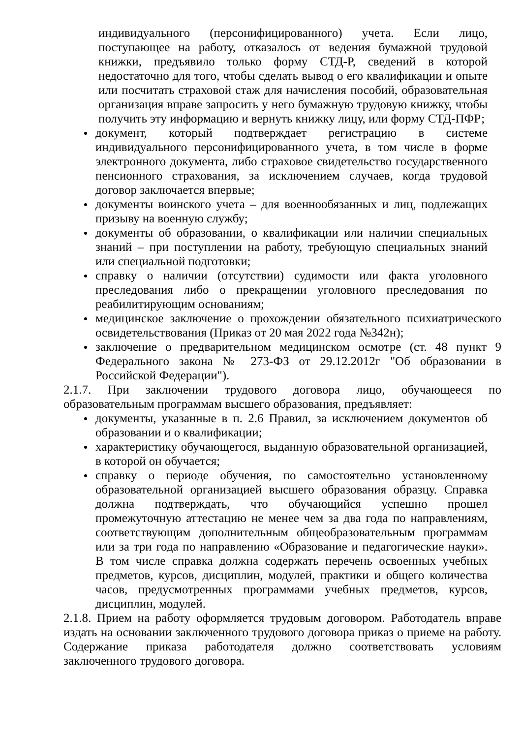индивидуального (персонифицированного) учета. Если лицо, поступающее на работу, отказалось от ведения бумажной трудовой книжки, предъявило только форму СТД-Р, сведений в которой недостаточно для того, чтобы сделать вывод о его квалификации и опыте или посчитать страховой стаж для начисления пособий, образовательная организация вправе запросить у него бумажную трудовую книжку, чтобы получить эту информацию и вернуть книжку лицу, или форму СТД-ПФР;
документ, который подтверждает регистрацию в системе индивидуального персонифицированного учета, в том числе в форме электронного документа, либо страховое свидетельство государственного пенсионного страхования, за исключением случаев, когда трудовой договор заключается впервые;
документы воинского учета – для военнообязанных и лиц, подлежащих призыву на военную службу;
документы об образовании, о квалификации или наличии специальных знаний – при поступлении на работу, требующую специальных знаний или специальной подготовки;
справку о наличии (отсутствии) судимости или факта уголовного преследования либо о прекращении уголовного преследования по реабилитирующим основаниям;
медицинское заключение о прохождении обязательного психиатрического освидетельствования (Приказ от 20 мая 2022 года №342н);
заключение о предварительном медицинском осмотре (ст. 48 пункт 9 Федерального закона № 273-ФЗ от 29.12.2012г "Об образовании в Российской Федерации").
2.1.7. При заключении трудового договора лицо, обучающееся по образовательным программам высшего образования, предъявляет:
документы, указанные в п. 2.6 Правил, за исключением документов об образовании и о квалификации;
характеристику обучающегося, выданную образовательной организацией, в которой он обучается;
справку о периоде обучения, по самостоятельно установленному образовательной организацией высшего образования образцу. Справка должна подтверждать, что обучающийся успешно прошел промежуточную аттестацию не менее чем за два года по направлениям, соответствующим дополнительным общеобразовательным программам или за три года по направлению «Образование и педагогические науки». В том числе справка должна содержать перечень освоенных учебных предметов, курсов, дисциплин, модулей, практики и общего количества часов, предусмотренных программами учебных предметов, курсов, дисциплин, модулей.
2.1.8. Прием на работу оформляется трудовым договором. Работодатель вправе издать на основании заключенного трудового договора приказ о приеме на работу. Содержание приказа работодателя должно соответствовать условиям заключенного трудового договора.